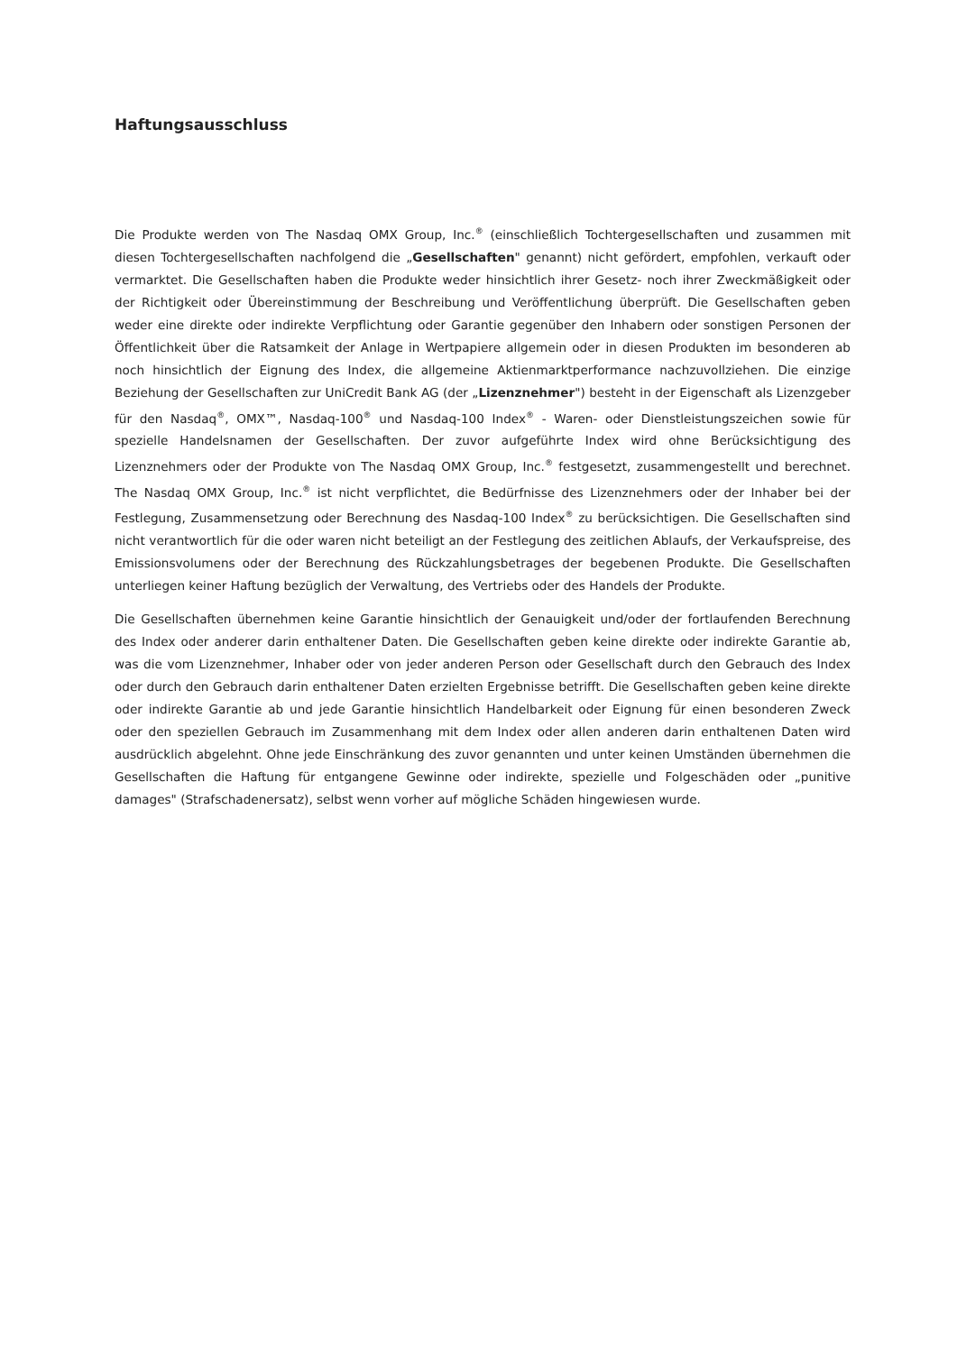Haftungsausschluss
Die Produkte werden von The Nasdaq OMX Group, Inc.<sup>®</sup> (einschließlich Tochtergesellschaften und zusammen mit diesen Tochtergesellschaften nachfolgend die „Gesellschaften" genannt) nicht gefördert, empfohlen, verkauft oder vermarktet. Die Gesellschaften haben die Produkte weder hinsichtlich ihrer Gesetz- noch ihrer Zweckmäßigkeit oder der Richtigkeit oder Übereinstimmung der Beschreibung und Veröffentlichung überprüft. Die Gesellschaften geben weder eine direkte oder indirekte Verpflichtung oder Garantie gegenüber den Inhabern oder sonstigen Personen der Öffentlichkeit über die Ratsamkeit der Anlage in Wertpapiere allgemein oder in diesen Produkten im besonderen ab noch hinsichtlich der Eignung des Index, die allgemeine Aktienmarktperformance nachzuvollziehen. Die einzige Beziehung der Gesellschaften zur UniCredit Bank AG (der „Lizenznehmer") besteht in der Eigenschaft als Lizenzgeber für den Nasdaq<sup>®</sup>, OMX™, Nasdaq-100<sup>®</sup> und Nasdaq-100 Index<sup>®</sup> - Waren- oder Dienstleistungszeichen sowie für spezielle Handelsnamen der Gesellschaften. Der zuvor aufgeführte Index wird ohne Berücksichtigung des Lizenznehmers oder der Produkte von The Nasdaq OMX Group, Inc.<sup>®</sup> festgesetzt, zusammengestellt und berechnet. The Nasdaq OMX Group, Inc.<sup>®</sup> ist nicht verpflichtet, die Bedürfnisse des Lizenznehmers oder der Inhaber bei der Festlegung, Zusammensetzung oder Berechnung des Nasdaq-100 Index<sup>®</sup> zu berücksichtigen. Die Gesellschaften sind nicht verantwortlich für die oder waren nicht beteiligt an der Festlegung des zeitlichen Ablaufs, der Verkaufspreise, des Emissionsvolumens oder der Berechnung des Rückzahlungsbetrages der begebenen Produkte. Die Gesellschaften unterliegen keiner Haftung bezüglich der Verwaltung, des Vertriebs oder des Handels der Produkte.
Die Gesellschaften übernehmen keine Garantie hinsichtlich der Genauigkeit und/oder der fortlaufenden Berechnung des Index oder anderer darin enthaltener Daten. Die Gesellschaften geben keine direkte oder indirekte Garantie ab, was die vom Lizenznehmer, Inhaber oder von jeder anderen Person oder Gesellschaft durch den Gebrauch des Index oder durch den Gebrauch darin enthaltener Daten erzielten Ergebnisse betrifft. Die Gesellschaften geben keine direkte oder indirekte Garantie ab und jede Garantie hinsichtlich Handelbarkeit oder Eignung für einen besonderen Zweck oder den speziellen Gebrauch im Zusammenhang mit dem Index oder allen anderen darin enthaltenen Daten wird ausdrücklich abgelehnt. Ohne jede Einschränkung des zuvor genannten und unter keinen Umständen übernehmen die Gesellschaften die Haftung für entgangene Gewinne oder indirekte, spezielle und Folgeschäden oder „punitive damages" (Strafschadenersatz), selbst wenn vorher auf mögliche Schäden hingewiesen wurde.